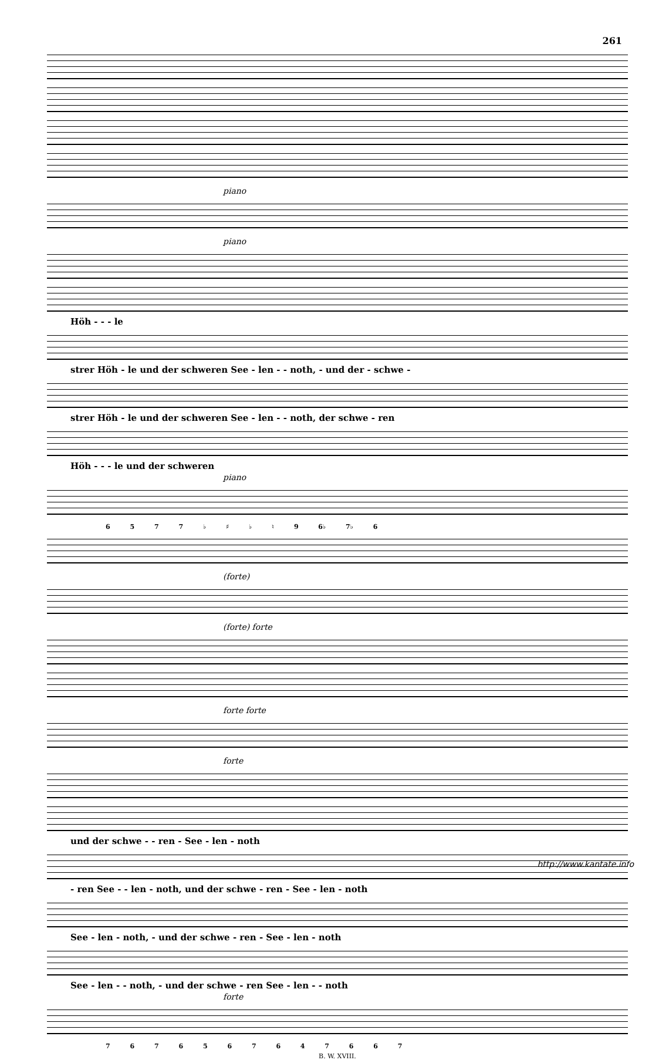261
piano
piano
Höh - - - le
strer Höh - le und der schweren See - len - - noth, - und der - schwe -
strer Höh - le und der schweren See - len - - noth, der schwe - ren
Höh - - - le und der schweren
piano
6 5 7 7 ♭ ♯ ♭ ♮ 9 6♭ 7♭ 6
(forte)
(forte) forte
forte forte
forte
und der schwe - - ren - See - len - noth
- ren See - - len - noth, und der schwe - ren - See - len - noth
See - len - noth, - und der schwe - ren - See - len - noth
See - len - - noth, - und der schwe - ren See - len - - noth
forte
7 6 7 6 5 6 7 6 4 7 6 6 7
B. W. XVIII.
http://www.kantate.info